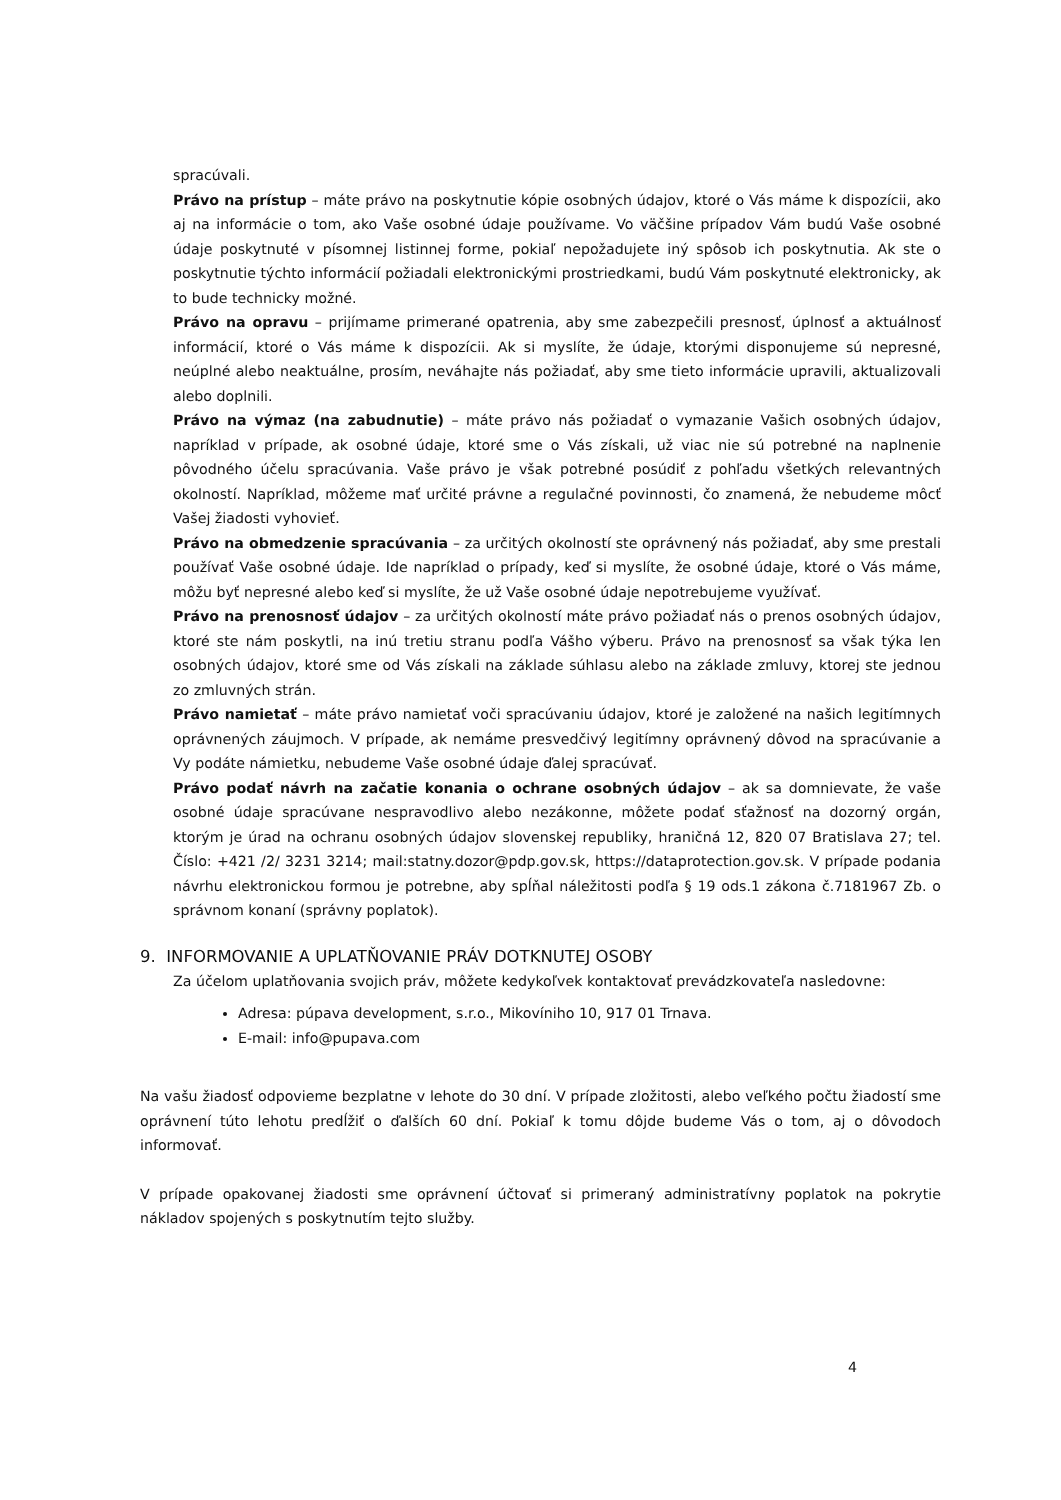spracúvali.
Právo na prístup – máte právo na poskytnutie kópie osobných údajov, ktoré o Vás máme k dispozícii, ako aj na informácie o tom, ako Vaše osobné údaje používame. Vo väčšine prípadov Vám budú Vaše osobné údaje poskytnuté v písomnej listinnej forme, pokiaľ nepožadujete iný spôsob ich poskytnutia. Ak ste o poskytnutie týchto informácií požiadali elektronickými prostriedkami, budú Vám poskytnuté elektronicky, ak to bude technicky možné.
Právo na opravu – prijímame primerané opatrenia, aby sme zabezpečili presnosť, úplnosť a aktuálnosť informácií, ktoré o Vás máme k dispozícii. Ak si myslíte, že údaje, ktorými disponujeme sú nepresné, neúplné alebo neaktuálne, prosím, neváhajte nás požiadať, aby sme tieto informácie upravili, aktualizovali alebo doplnili.
Právo na výmaz (na zabudnutie) – máte právo nás požiadať o vymazanie Vašich osobných údajov, napríklad v prípade, ak osobné údaje, ktoré sme o Vás získali, už viac nie sú potrebné na naplnenie pôvodného účelu spracúvania. Vaše právo je však potrebné posúdiť z pohľadu všetkých relevantných okolností. Napríklad, môžeme mať určité právne a regulačné povinnosti, čo znamená, že nebudeme môcť Vašej žiadosti vyhovieť.
Právo na obmedzenie spracúvania – za určitých okolností ste oprávnený nás požiadať, aby sme prestali používať Vaše osobné údaje. Ide napríklad o prípady, keď si myslíte, že osobné údaje, ktoré o Vás máme, môžu byť nepresné alebo keď si myslíte, že už Vaše osobné údaje nepotrebujeme využívať.
Právo na prenosnosť údajov – za určitých okolností máte právo požiadať nás o prenos osobných údajov, ktoré ste nám poskytli, na inú tretiu stranu podľa Vášho výberu. Právo na prenosnosť sa však týka len osobných údajov, ktoré sme od Vás získali na základe súhlasu alebo na základe zmluvy, ktorej ste jednou zo zmluvných strán.
Právo namietať – máte právo namietať voči spracúvaniu údajov, ktoré je založené na našich legitímnych oprávnených záujmoch. V prípade, ak nemáme presvedčivý legitímny oprávnený dôvod na spracúvanie a Vy podáte námietku, nebudeme Vaše osobné údaje ďalej spracúvať.
Právo podať návrh na začatie konania o ochrane osobných údajov – ak sa domnievate, že vaše osobné údaje spracúvane nespravodlivo alebo nezákonne, môžete podať sťažnosť na dozorný orgán, ktorým je úrad na ochranu osobných údajov slovenskej republiky, hraničná 12, 820 07 Bratislava 27; tel. Číslo: +421 /2/ 3231 3214; mail:statny.dozor@pdp.gov.sk, https://dataprotection.gov.sk. V prípade podania návrhu elektronickou formou je potrebne, aby spĺňal náležitosti podľa § 19 ods.1 zákona č.7181967 Zb. o správnom konaní (správny poplatok).
9. INFORMOVANIE A UPLATŇOVANIE PRÁV DOTKNUTEJ OSOBY
Za účelom uplatňovania svojich práv, môžete kedykoľvek kontaktovať prevádzkovateľa nasledovne:
Adresa: púpava development, s.r.o., Mikovíniho 10, 917 01 Trnava.
E-mail: info@pupava.com
Na vašu žiadosť odpovieme bezplatne v lehote do 30 dní. V prípade zložitosti, alebo veľkého počtu žiadostí sme oprávnení túto lehotu predĺžiť o ďalších 60 dní. Pokiaľ k tomu dôjde budeme Vás o tom, aj o dôvodoch informovať.
V prípade opakovanej žiadosti sme oprávnení účtovať si primeraný administratívny poplatok na pokrytie nákladov spojených s poskytnutím tejto služby.
4